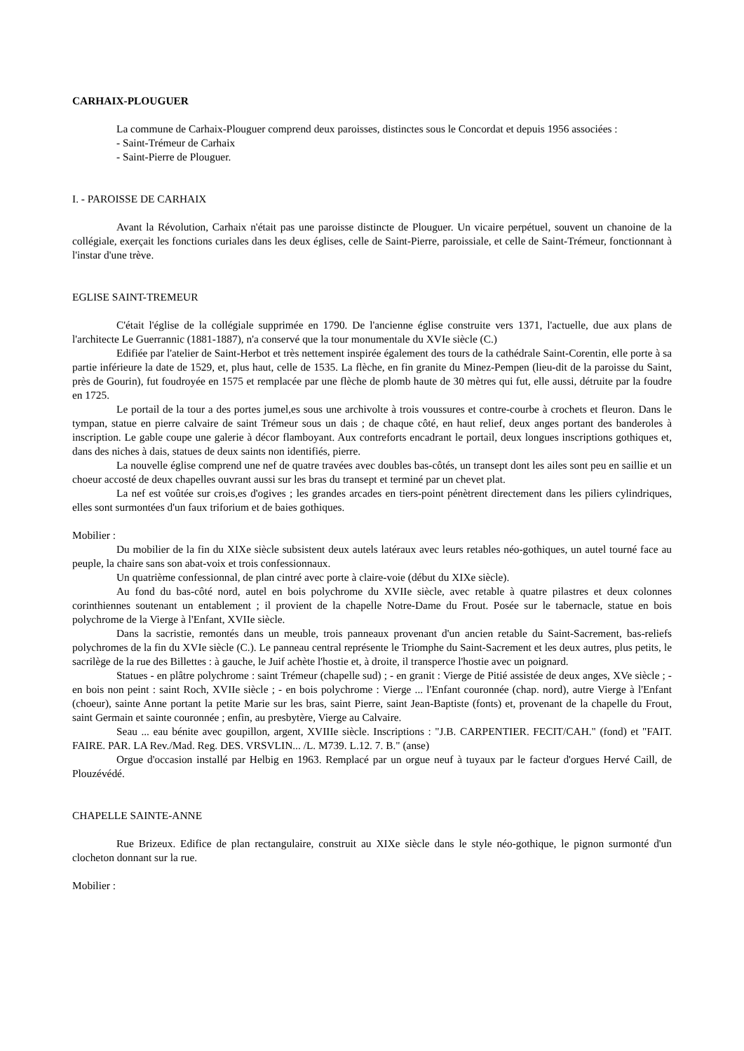CARHAIX-PLOUGUER
La commune de Carhaix-Plouguer comprend deux paroisses, distinctes sous le Concordat et depuis 1956 associées :
- Saint-Trémeur de Carhaix
- Saint-Pierre de Plouguer.
I. - PAROISSE DE CARHAIX
Avant la Révolution, Carhaix n'était pas une paroisse distincte de Plouguer. Un vicaire perpétuel, souvent un chanoine de la collégiale, exerçait les fonctions curiales dans les deux églises, celle de Saint-Pierre, paroissiale, et celle de Saint-Trémeur, fonctionnant à l'instar d'une trève.
EGLISE SAINT-TREMEUR
C'était l'église de la collégiale supprimée en 1790. De l'ancienne église construite vers 1371, l'actuelle, due aux plans de l'architecte Le Guerrannic (1881-1887), n'a conservé que la tour monumentale du XVIe siècle (C.)
Edifiée par l'atelier de Saint-Herbot et très nettement inspirée également des tours de la cathédrale Saint-Corentin, elle porte à sa partie inférieure la date de 1529, et, plus haut, celle de 1535. La flèche, en fin granite du Minez-Pempen (lieu-dit de la paroisse du Saint, près de Gourin), fut foudroyée en 1575 et remplacée par une flèche de plomb haute de 30 mètres qui fut, elle aussi, détruite par la foudre en 1725.
Le portail de la tour a des portes jumel,es sous une archivolte à trois voussures et contre-courbe à crochets et fleuron. Dans le tympan, statue en pierre calvaire de saint Trémeur sous un dais ; de chaque côté, en haut relief, deux anges portant des banderoles à inscription. Le gable coupe une galerie à décor flamboyant. Aux contreforts encadrant le portail, deux longues inscriptions gothiques et, dans des niches à dais, statues de deux saints non identifiés, pierre.
La nouvelle église comprend une nef de quatre travées avec doubles bas-côtés, un transept dont les ailes sont peu en saillie et un choeur accosté de deux chapelles ouvrant aussi sur les bras du transept et terminé par un chevet plat.
La nef est voûtée sur crois,es d'ogives ; les grandes arcades en tiers-point pénètrent directement dans les piliers cylindriques, elles sont surmontées d'un faux triforium et de baies gothiques.
Mobilier :
Du mobilier de la fin du XIXe siècle subsistent deux autels latéraux avec leurs retables néo-gothiques, un autel tourné face au peuple, la chaire sans son abat-voix et trois confessionnaux.
Un quatrième confessionnal, de plan cintré avec porte à claire-voie (début du XIXe siècle).
Au fond du bas-côté nord, autel en bois polychrome du XVIIe siècle, avec retable à quatre pilastres et deux colonnes corinthiennes soutenant un entablement ; il provient de la chapelle Notre-Dame du Frout. Posée sur le tabernacle, statue en bois polychrome de la Vierge à l'Enfant, XVIIe siècle.
Dans la sacristie, remontés dans un meuble, trois panneaux provenant d'un ancien retable du Saint-Sacrement, bas-reliefs polychromes de la fin du XVIe siècle (C.). Le panneau central représente le Triomphe du Saint-Sacrement et les deux autres, plus petits, le sacrilège de la rue des Billettes : à gauche, le Juif achète l'hostie et, à droite, il transperce l'hostie avec un poignard.
Statues - en plâtre polychrome : saint Trémeur (chapelle sud) ; - en granit : Vierge de Pitié assistée de deux anges, XVe siècle ; - en bois non peint : saint Roch, XVIIe siècle ; - en bois polychrome : Vierge ... l'Enfant couronnée (chap. nord), autre Vierge à l'Enfant (choeur), sainte Anne portant la petite Marie sur les bras, saint Pierre, saint Jean-Baptiste (fonts) et, provenant de la chapelle du Frout, saint Germain et sainte couronnée ; enfin, au presbytère, Vierge au Calvaire.
Seau ... eau bénite avec goupillon, argent, XVIIIe siècle. Inscriptions : "J.B. CARPENTIER. FECIT/CAH." (fond) et "FAIT. FAIRE. PAR. LA Rev./Mad. Reg. DES. VRSVLIN... /L. M739. L.12. 7. B." (anse)
Orgue d'occasion installé par Helbig en 1963. Remplacé par un orgue neuf à tuyaux par le facteur d'orgues Hervé Caill, de Plouzévédé.
CHAPELLE SAINTE-ANNE
Rue Brizeux. Edifice de plan rectangulaire, construit au XIXe siècle dans le style néo-gothique, le pignon surmonté d'un clocheton donnant sur la rue.
Mobilier :